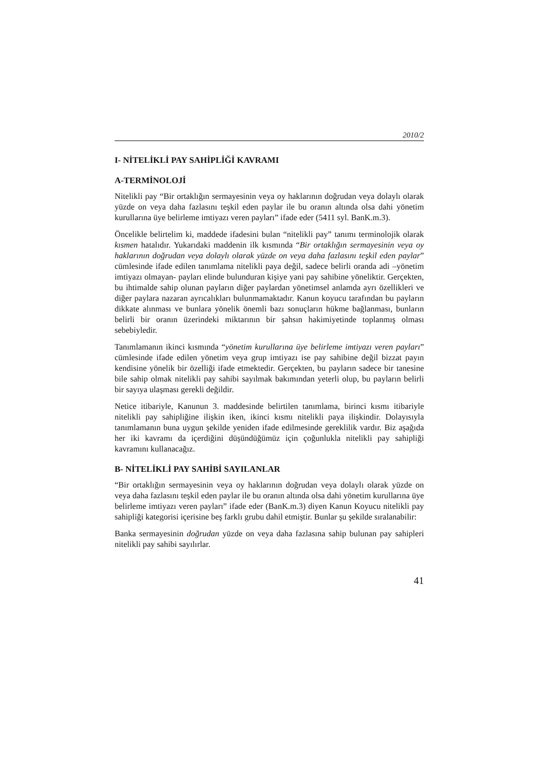2010/2
I- NİTELİKLİ PAY SAHİPLİĞİ KAVRAMI
A-TERMİNOLOJİ
Nitelikli pay “Bir ortaklığın sermayesinin veya oy haklarının doğrudan veya dolaylı olarak yüzde on veya daha fazlasını teşkil eden paylar ile bu oranın altında olsa dahi yönetim kurullarına üye belirleme imtiyazı veren payları” ifade eder (5411 syl. BanK.m.3).
Öncelikle belirtelim ki, maddede ifadesini bulan “nitelikli pay” tanımı terminolojik olarak kısmen hatalıdır. Yukarıdaki maddenin ilk kısmında “Bir ortaklığın sermayesinin veya oy haklarının doğrudan veya dolaylı olarak yüzde on veya daha fazlasını teşkil eden paylar” cümlesinde ifade edilen tanımlama nitelikli paya değil, sadece belirli oranda adi –yönetim imtiyazı olmayan- payları elinde bulunduran kişiye yani pay sahibine yöneliktir. Gerçekten, bu ihtimalde sahip olunan payların diğer paylardan yönetimsel anlamda ayrı özellikleri ve diğer paylara nazaran ayrıcalıkları bulunmamaktadır. Kanun koyucu tarafından bu payların dikkate alınması ve bunlara yönelik önemli bazı sonuçların hükme bağlanması, bunların belirli bir oranın üzerindeki miktarının bir şahsın hakimiyetinde toplanmış olması sebebiyledir.
Tanımlamanın ikinci kısmında “yönetim kurullarına üye belirleme imtiyazı veren payları” cümlesinde ifade edilen yönetim veya grup imtiyazı ise pay sahibine değil bizzat payın kendisine yönelik bir özelliği ifade etmektedir. Gerçekten, bu payların sadece bir tanesine bile sahip olmak nitelikli pay sahibi sayılmak bakımından yeterli olup, bu payların belirli bir sayıya ulaşması gerekli değildir.
Netice itibariyle, Kanunun 3. maddesinde belirtilen tanımlama, birinci kısmı itibariyle nitelikli pay sahipliğine ilişkin iken, ikinci kısmı nitelikli paya ilişkindir. Dolayısıyla tanımlamanın buna uygun şekilde yeniden ifade edilmesinde gereklilik vardır. Biz aşağıda her iki kavramı da içerdiğini düşündüğümüz için çoğunlukla nitelikli pay sahipliği kavramını kullanacağız.
B- NİTELİKLİ PAY SAHİBİ SAYILANLAR
“Bir ortaklığın sermayesinin veya oy haklarının doğrudan veya dolaylı olarak yüzde on veya daha fazlasını teşkil eden paylar ile bu oranın altında olsa dahi yönetim kurullarına üye belirleme imtiyazı veren payları” ifade eder (BanK.m.3) diyen Kanun Koyucu nitelikli pay sahipliği kategorisi içerisine beş farklı grubu dahil etmiştir. Bunlar şu şekilde sıralanabilir:
Banka sermayesinin doğrudan yüzde on veya daha fazlasına sahip bulunan pay sahipleri nitelikli pay sahibi sayılırlar.
41